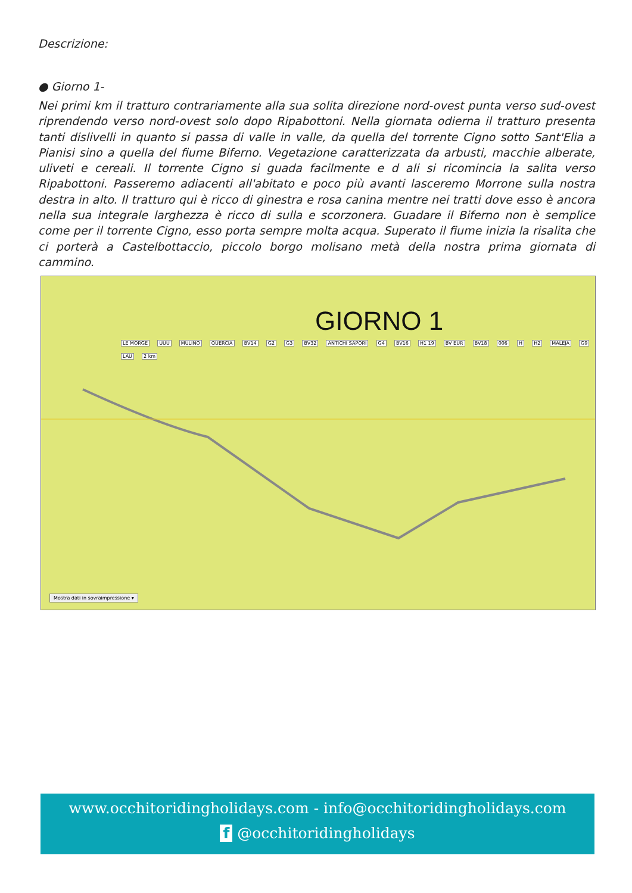Descrizione:
● Giorno 1-
Nei primi km il tratturo contrariamente alla sua solita direzione nord-ovest punta verso sud-ovest riprendendo verso nord-ovest solo dopo Ripabottoni. Nella giornata odierna il tratturo presenta tanti dislivelli in quanto si passa di valle in valle, da quella del torrente Cigno sotto Sant'Elia a Pianisi sino a quella del fiume Biferno. Vegetazione caratterizzata da arbusti, macchie alberate, uliveti e cereali. Il torrente Cigno si guada facilmente e d ali si ricomincia la salita verso Ripabottoni. Passeremo adiacenti all'abitato e poco più avanti lasceremo Morrone sulla nostra destra in alto. Il tratturo qui è ricco di ginestra e rosa canina mentre nei tratti dove esso è ancora nella sua integrale larghezza è ricco di sulla e scorzonera. Guadare il Biferno non è semplice come per il torrente Cigno, esso porta sempre molta acqua. Superato il fiume inizia la risalita che ci porterà a Castelbottaccio, piccolo borgo molisano metà della nostra prima giornata di cammino.
GIORNO 1
LE MORGE UUU MULINO QUERCIA BV14 G2 G3 BV32 ANTICHI SAPORI G4 BV16 H1 19 BV EUR BV18 006 H H2 MALEJA G9 LAU 2 km
Mostra dati in sovraimpressione ▾
www.occhitoridingholidays.com - info@occhitoridingholidays.com
f @occhitoridingholidays